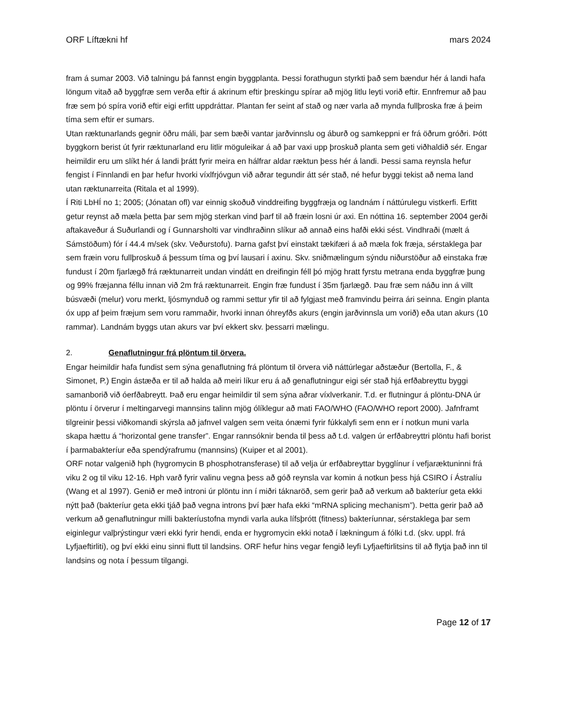ORF Líftækni hf mars 2024
fram á sumar 2003. Við talningu þá fannst engin byggplanta. Þessi forathugun styrkti það sem bændur hér á landi hafa löngum vitað að byggfræ sem verða eftir á akrinum eftir þreskingu spírar að mjög litlu leyti vorið eftir. Ennfremur að þau fræ sem þó spíra vorið eftir eigi erfitt uppdráttar. Plantan fer seint af stað og nær varla að mynda fullþroska fræ á þeim tíma sem eftir er sumars.
Utan ræktunarlands gegnir öðru máli, þar sem bæði vantar jarðvinnslu og áburð og samkeppni er frá öðrum gróðri. Þótt byggkorn berist út fyrir ræktunarland eru litlir möguleikar á að þar vaxi upp þroskuð planta sem geti viðhaldið sér. Engar heimildir eru um slíkt hér á landi þrátt fyrir meira en hálfrar aldar ræktun þess hér á landi. Þessi sama reynsla hefur fengist í Finnlandi en þar hefur hvorki víxlfrjóvgun við aðrar tegundir átt sér stað, né hefur byggi tekist að nema land utan ræktunarreita (Ritala et al 1999).
Í Riti LbHÍ no 1; 2005; (Jónatan ofl) var einnig skoðuð vinddreifing byggfræja og landnám í náttúrulegu vistkerfi. Erfitt getur reynst að mæla þetta þar sem mjög sterkan vind þarf til að fræin losni úr axi. En nóttina 16. september 2004 gerði aftakaveður á Suðurlandi og í Gunnarsholti var vindhraðinn slíkur að annað eins hafði ekki sést. Vindhraði (mælt á Sámstöðum) fór í 44.4 m/sek (skv. Veðurstofu). Þarna gafst því einstakt tækifæri á að mæla fok fræja, sérstaklega þar sem fræin voru fullþroskuð á þessum tíma og því lausari í axinu. Skv. sniðmælingum sýndu niðurstöður að einstaka fræ fundust í 20m fjarlægð frá ræktunarreit undan vindátt en dreifingin féll þó mjög hratt fyrstu metrana enda byggfræ þung og 99% fræjanna féllu innan við 2m frá ræktunarreit. Engin fræ fundust í 35m fjarlægð. Þau fræ sem náðu inn á villt búsvæði (melur) voru merkt, ljósmynduð og rammi settur yfir til að fylgjast með framvindu þeirra ári seinna. Engin planta óx upp af þeim fræjum sem voru rammaðir, hvorki innan óhreyfðs akurs (engin jarðvinnsla um vorið) eða utan akurs (10 rammar). Landnám byggs utan akurs var því ekkert skv. þessarri mælingu.
2. Genaflutningur frá plöntum til örvera.
Engar heimildir hafa fundist sem sýna genaflutning frá plöntum til örvera við náttúrlegar aðstæður (Bertolla, F., & Simonet, P.) Engin ástæða er til að halda að meiri líkur eru á að genaflutningur eigi sér stað hjá erfðabreyttu byggi samanborið við óerfðabreytt. Það eru engar heimildir til sem sýna aðrar víxlverkanir. T.d. er flutningur á plöntu-DNA úr plöntu í örverur í meltingarvegi mannsins talinn mjög ólíklegur að mati FAO/WHO (FAO/WHO report 2000). Jafnframt tilgreinir þessi viðkomandi skýrsla að jafnvel valgen sem veita ónæmi fyrir fúkkalyfi sem enn er í notkun muni varla skapa hættu á “horizontal gene transfer”. Engar rannsóknir benda til þess að t.d. valgen úr erfðabreyttri plöntu hafi borist í þarmabakteríur eða spendýrafrumu (mannsins) (Kuiper et al 2001).
ORF notar valgenið hph (hygromycin B phosphotransferase) til að velja úr erfðabreyttar bygglínur í vefjaræktuninni frá viku 2 og til viku 12-16. Hph varð fyrir valinu vegna þess að góð reynsla var komin á notkun þess hjá CSIRO í Ástralíu (Wang et al 1997). Genið er með introni úr plöntu inn í miðri táknaröð, sem gerir það að verkum að bakteríur geta ekki nýtt það (bakteríur geta ekki tjáð það vegna introns því þær hafa ekki “mRNA splicing mechanism”). Þetta gerir það að verkum að genaflutningur milli bakteríustofna myndi varla auka lífsþrótt (fitness) bakteríunnar, sérstaklega þar sem eiginlegur valþrýstingur væri ekki fyrir hendi, enda er hygromycin ekki notað í lækningum á fólki t.d. (skv. uppl. frá Lyfjaeftirliti), og því ekki einu sinni flutt til landsins. ORF hefur hins vegar fengið leyfi Lyfjaeftirlitsins til að flytja það inn til landsins og nota í þessum tilgangi.
Page 12 of 17